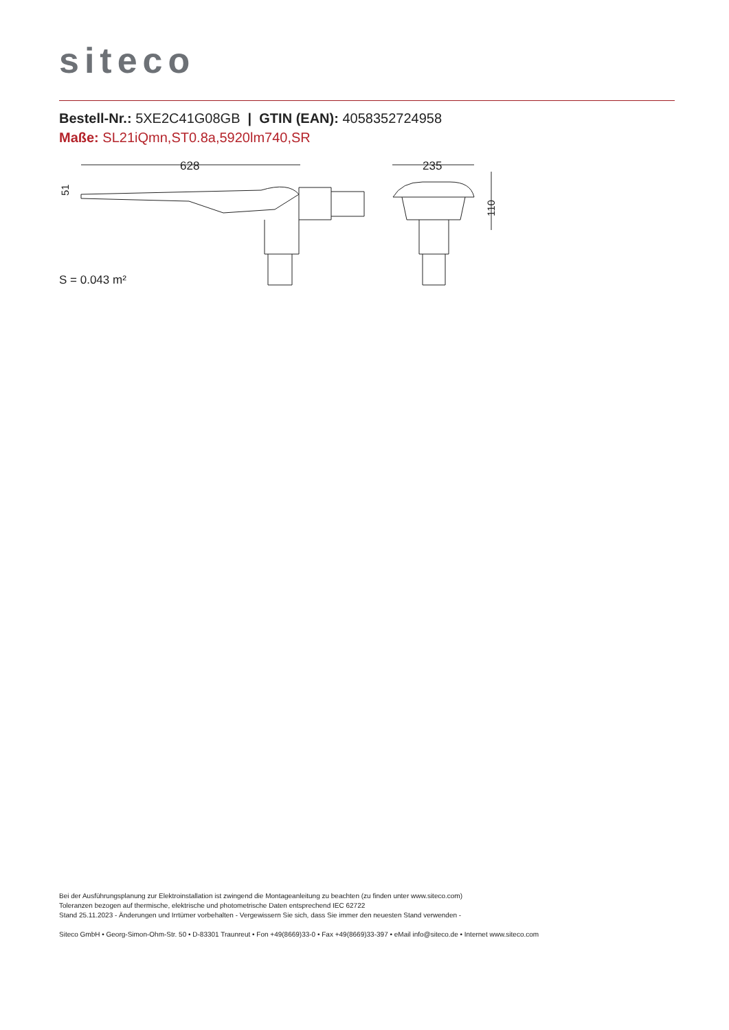siteco
Bestell-Nr.: 5XE2C41G08GB | GTIN (EAN): 4058352724958
Maße: SL21iQmn,ST0.8a,5920lm740,SR
628
235
110
51
S = 0.043 m²
Bei der Ausführungsplanung zur Elektroinstallation ist zwingend die Montageanleitung zu beachten (zu finden unter www.siteco.com)
Toleranzen bezogen auf thermische, elektrische und photometrische Daten entsprechend IEC 62722
Stand 25.11.2023 - Änderungen und Irrtümer vorbehalten - Vergewissern Sie sich, dass Sie immer den neuesten Stand verwenden -
Siteco GmbH • Georg-Simon-Ohm-Str. 50 • D-83301 Traunreut • Fon +49(8669)33-0 • Fax +49(8669)33-397 • eMail info@siteco.de • Internet www.siteco.com